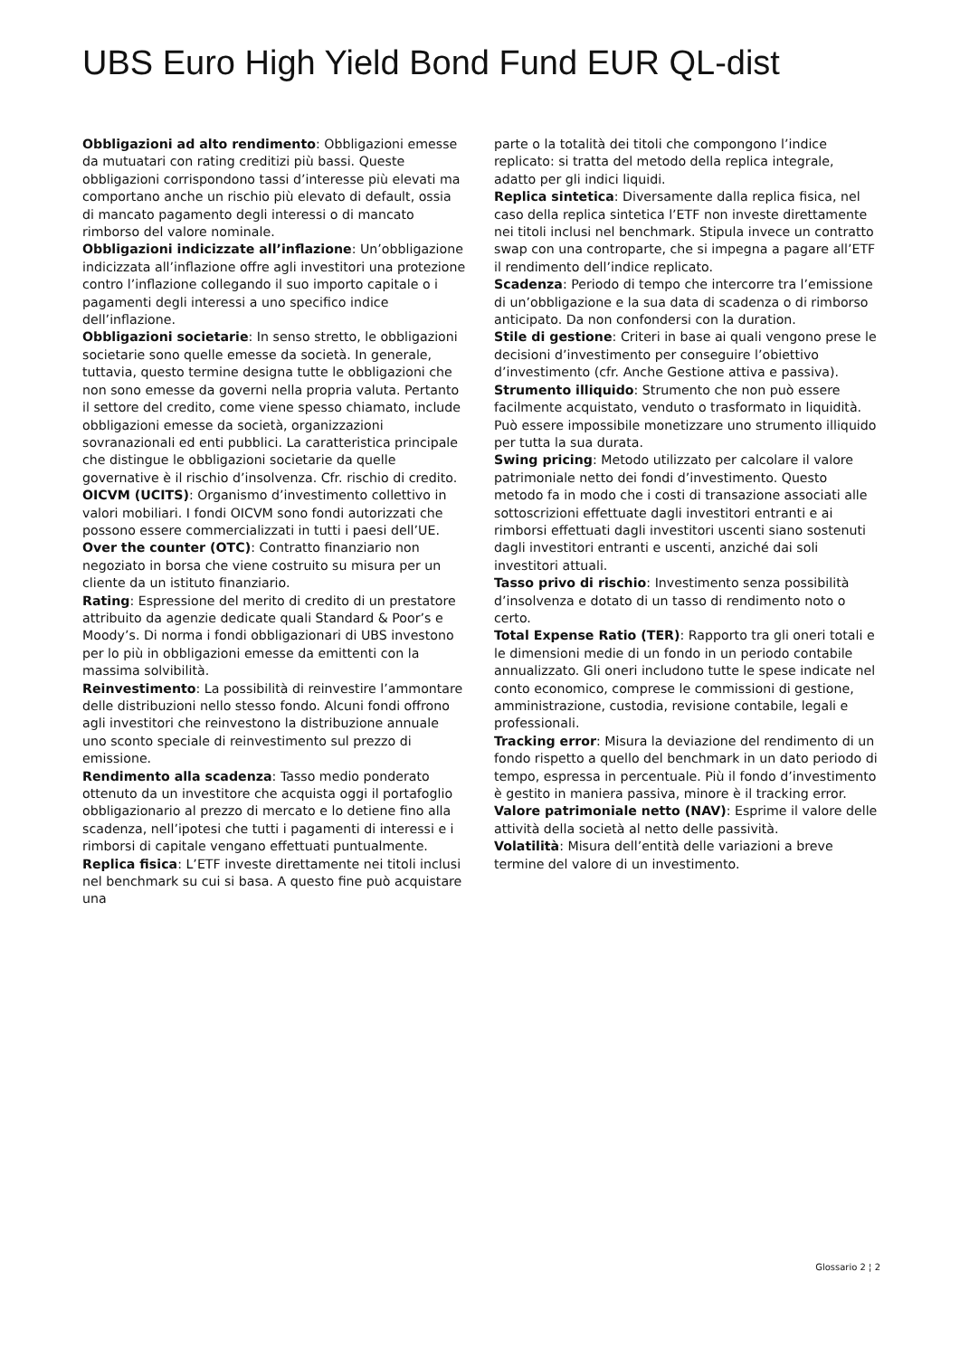UBS Euro High Yield Bond Fund EUR QL-dist
Obbligazioni ad alto rendimento: Obbligazioni emesse da mutuatari con rating creditizi più bassi. Queste obbligazioni corrispondono tassi d’interesse più elevati ma comportano anche un rischio più elevato di default, ossia di mancato pagamento degli interessi o di mancato rimborso del valore nominale.
Obbligazioni indicizzate all’inflazione: Un’obbligazione indicizzata all’inflazione offre agli investitori una protezione contro l’inflazione collegando il suo importo capitale o i pagamenti degli interessi a uno specifico indice dell’inflazione.
Obbligazioni societarie: In senso stretto, le obbligazioni societarie sono quelle emesse da società. In generale, tuttavia, questo termine designa tutte le obbligazioni che non sono emesse da governi nella propria valuta. Pertanto il settore del credito, come viene spesso chiamato, include obbligazioni emesse da società, organizzazioni sovranazionali ed enti pubblici. La caratteristica principale che distingue le obbligazioni societarie da quelle governative è il rischio d’insolvenza. Cfr. rischio di credito.
OICVM (UCITS): Organismo d’investimento collettivo in valori mobiliari. I fondi OICVM sono fondi autorizzati che possono essere commercializzati in tutti i paesi dell’UE.
Over the counter (OTC): Contratto finanziario non negoziato in borsa che viene costruito su misura per un cliente da un istituto finanziario.
Rating: Espressione del merito di credito di un prestatore attribuito da agenzie dedicate quali Standard & Poor’s e Moody’s. Di norma i fondi obbligazionari di UBS investono per lo più in obbligazioni emesse da emittenti con la massima solvibilità.
Reinvestimento: La possibilità di reinvestire l’ammontare delle distribuzioni nello stesso fondo. Alcuni fondi offrono agli investitori che reinvestono la distribuzione annuale uno sconto speciale di reinvestimento sul prezzo di emissione.
Rendimento alla scadenza: Tasso medio ponderato ottenuto da un investitore che acquista oggi il portafoglio obbligazionario al prezzo di mercato e lo detiene fino alla scadenza, nell’ipotesi che tutti i pagamenti di interessi e i rimborsi di capitale vengano effettuati puntualmente.
Replica fisica: L’ETF investe direttamente nei titoli inclusi nel benchmark su cui si basa. A questo fine può acquistare una
parte o la totalità dei titoli che compongono l’indice replicato: si tratta del metodo della replica integrale, adatto per gli indici liquidi.
Replica sintetica: Diversamente dalla replica fisica, nel caso della replica sintetica l’ETF non investe direttamente nei titoli inclusi nel benchmark. Stipula invece un contratto swap con una controparte, che si impegna a pagare all’ETF il rendimento dell’indice replicato.
Scadenza: Periodo di tempo che intercorre tra l’emissione di un’obbligazione e la sua data di scadenza o di rimborso anticipato. Da non confondersi con la duration.
Stile di gestione: Criteri in base ai quali vengono prese le decisioni d’investimento per conseguire l’obiettivo d’investimento (cfr. Anche Gestione attiva e passiva).
Strumento illiquido: Strumento che non può essere facilmente acquistato, venduto o trasformato in liquidità. Può essere impossibile monetizzare uno strumento illiquido per tutta la sua durata.
Swing pricing: Metodo utilizzato per calcolare il valore patrimoniale netto dei fondi d’investimento. Questo metodo fa in modo che i costi di transazione associati alle sottoscrizioni effettuate dagli investitori entranti e ai rimborsi effettuati dagli investitori uscenti siano sostenuti dagli investitori entranti e uscenti, anziché dai soli investitori attuali.
Tasso privo di rischio: Investimento senza possibilità d’insolvenza e dotato di un tasso di rendimento noto o certo.
Total Expense Ratio (TER): Rapporto tra gli oneri totali e le dimensioni medie di un fondo in un periodo contabile annualizzato. Gli oneri includono tutte le spese indicate nel conto economico, comprese le commissioni di gestione, amministrazione, custodia, revisione contabile, legali e professionali.
Tracking error: Misura la deviazione del rendimento di un fondo rispetto a quello del benchmark in un dato periodo di tempo, espressa in percentuale. Più il fondo d’investimento è gestito in maniera passiva, minore è il tracking error.
Valore patrimoniale netto (NAV): Esprime il valore delle attività della società al netto delle passività.
Volatilità: Misura dell’entità delle variazioni a breve termine del valore di un investimento.
Glossario 2 ¦ 2